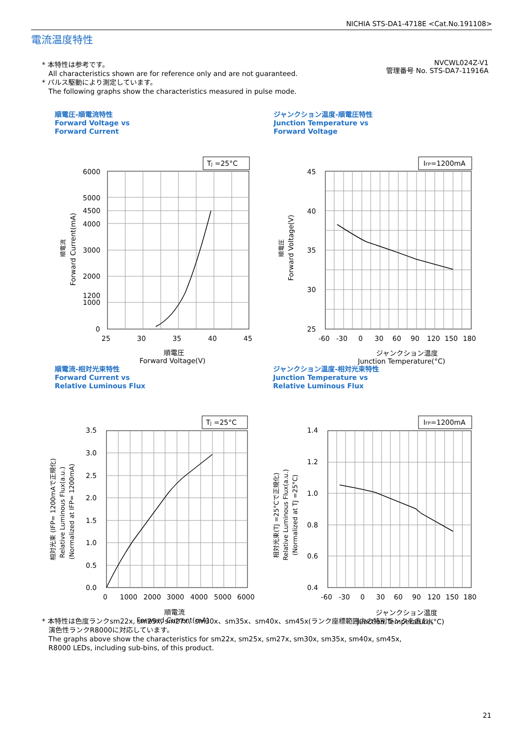NICHIA STS-DA1-4718E <Cat.No.191108>
電流温度特性
NVCWL024Z-V1
管理番号 No. STS-DA7-11916A
* 本特性は参考です。
All characteristics shown are for reference only and are not guaranteed.
* パルス駆動により測定しています。
The following graphs show the characteristics measured in pulse mode.
順電圧-順電流特性
Forward Voltage vs
Forward Current
TJ =25°C
6000
5000
4500
4000
3000
2000
1200
1000
0
25
30
35
40
45
順電圧
Forward Voltage(V)
順電流
Forward Current(mA)
ジャンクション温度-順電圧特性
Junction Temperature vs
Forward Voltage
IFP=1200mA
45
40
35
30
25
-60
-30
0
30
60
90
120
150
180
ジャンクション温度
Junction Temperature(°C)
順電圧
Forward Voltage(V)
順電流-相対光束特性
Forward Current vs
Relative Luminous Flux
TJ =25°C
3.5
3.0
2.5
2.0
1.5
1.0
0.5
0.0
0
1000
2000
3000
4000
5000
6000
順電流
Forward Current(mA)
相対光束 (IFP= 1200mAで正規化)
Relative Luminous Flux(a.u.)
(Normalized at IFP= 1200mA)
ジャンクション温度-相対光束特性
Junction Temperature vs
Relative Luminous Flux
IFP=1200mA
1.4
1.2
1.0
0.8
0.6
0.4
-60
-30
0
30
60
90
120
150
180
ジャンクション温度
Junction Temperature(°C)
相対光束(TJ =25°Cで正規化)
Relative Luminous Flux(a.u.)
(Normalized at TJ =25°C)
* 本特性は色度ランクsm22x, sm25x, sm27x、sm30x、sm35x、sm40x、sm45x(ランク座標範囲内の特別ランクを含む)、
演色性ランクR8000に対応しています。
The graphs above show the characteristics for sm22x, sm25x, sm27x, sm30x, sm35x, sm40x, sm45x,
R8000 LEDs, including sub-bins, of this product.
21